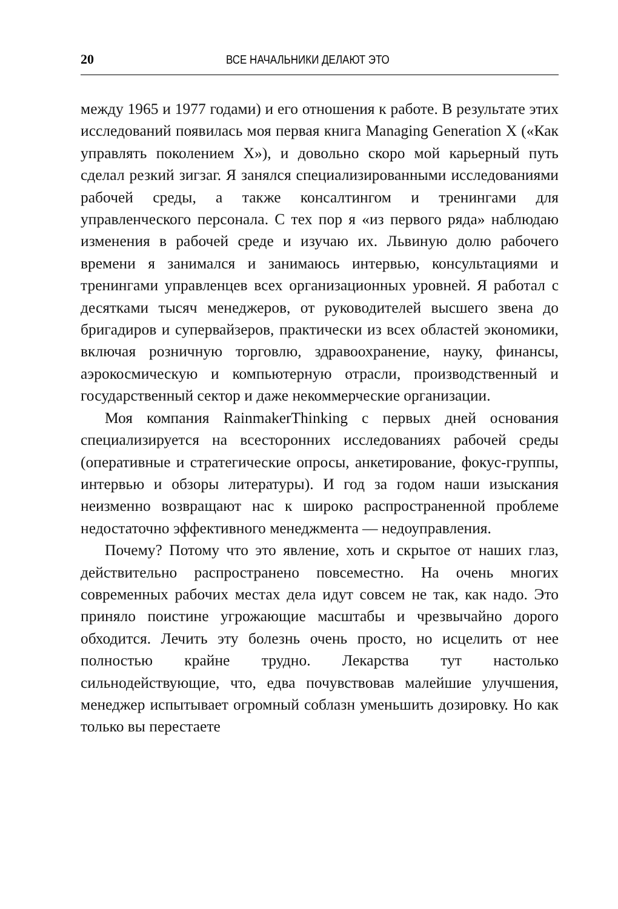20 ВСЕ НАЧАЛЬНИКИ ДЕЛАЮТ ЭТО
между 1965 и 1977 годами) и его отношения к работе. В результате этих исследований появилась моя первая книга Managing Generation X («Как управлять поколением X»), и довольно скоро мой карьерный путь сделал резкий зигзаг. Я занялся специализированными исследованиями рабочей среды, а также консалтингом и тренингами для управленческого персонала. С тех пор я «из первого ряда» наблюдаю изменения в рабочей среде и изучаю их. Львиную долю рабочего времени я занимался и занимаюсь интервью, консультациями и тренингами управленцев всех организационных уровней. Я работал с десятками тысяч менеджеров, от руководителей высшего звена до бригадиров и супервайзеров, практически из всех областей экономики, включая розничную торговлю, здравоохранение, науку, финансы, аэрокосмическую и компьютерную отрасли, производственный и государственный сектор и даже некоммерческие организации.
Моя компания RainmakerThinking с первых дней основания специализируется на всесторонних исследованиях рабочей среды (оперативные и стратегические опросы, анкетирование, фокус-группы, интервью и обзоры литературы). И год за годом наши изыскания неизменно возвращают нас к широко распространенной проблеме недостаточно эффективного менеджмента — недоуправления.
Почему? Потому что это явление, хоть и скрытое от наших глаз, действительно распространено повсеместно. На очень многих современных рабочих местах дела идут совсем не так, как надо. Это приняло поистине угрожающие масштабы и чрезвычайно дорого обходится. Лечить эту болезнь очень просто, но исцелить от нее полностью крайне трудно. Лекарства тут настолько сильнодействующие, что, едва почувствовав малейшие улучшения, менеджер испытывает огромный соблазн уменьшить дозировку. Но как только вы перестаете